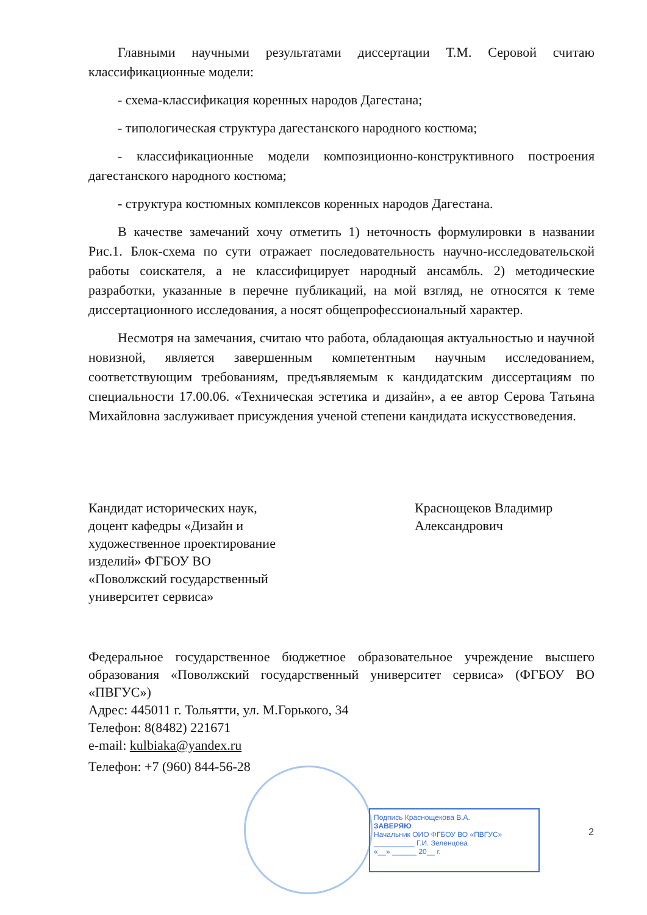Главными научными результатами диссертации Т.М. Серовой считаю классификационные модели:
- схема-классификация коренных народов Дагестана;
- типологическая структура дагестанского народного костюма;
- классификационные модели композиционно-конструктивного построения дагестанского народного костюма;
- структура костюмных комплексов коренных народов Дагестана.
В качестве замечаний хочу отметить 1) неточность формулировки в названии Рис.1. Блок-схема по сути отражает последовательность научно-исследовательской работы соискателя, а не классифицирует народный ансамбль. 2) методические разработки, указанные в перечне публикаций, на мой взгляд, не относятся к теме диссертационного исследования, а носят общепрофессиональный характер.
Несмотря на замечания, считаю что работа, обладающая актуальностью и научной новизной, является завершенным компетентным научным исследованием, соответствующим требованиям, предъявляемым к кандидатским диссертациям по специальности 17.00.06. «Техническая эстетика и дизайн», а ее автор Серова Татьяна Михайловна заслуживает присуждения ученой степени кандидата искусствоведения.
Кандидат исторических наук,
доцент кафедры «Дизайн и художественное проектирование изделий» ФГБОУ ВО
«Поволжский государственный университет сервиса»
Краснощеков Владимир
Александрович
Федеральное государственное бюджетное образовательное учреждение высшего образования «Поволжский государственный университет сервиса» (ФГБОУ ВО «ПВГУС»)
Адрес: 445011 г. Тольятти, ул. М.Горького, 34
Телефон: 8(8482) 221671
e-mail: kulbiaka@yandex.ru
Телефон: +7 (960) 844-56-28
Подпись Краснощекова В.А.
ЗАВЕРЯЮ
Начальник ОИО ФГБОУ ВО «ПВГУС»
__________ Г.И. Зеленцова
«__» ______ 20__ г.
2